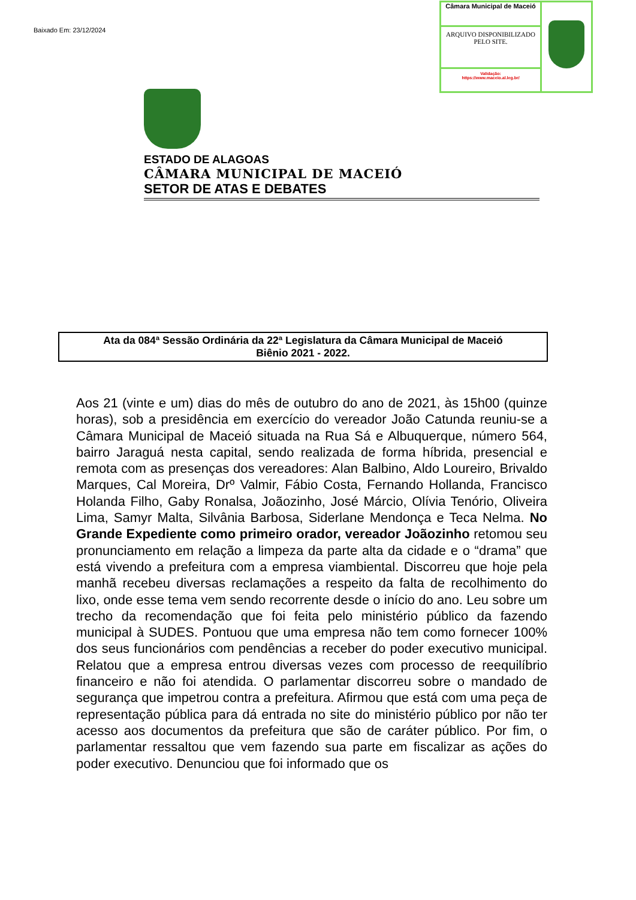Baixado Em: 23/12/2024
Câmara Municipal de Maceió
ARQUIVO DISPONIBILIZADO PELO SITE.
Validação:
https://www.maceio.al.leg.br/
ESTADO DE ALAGOAS
CÂMARA MUNICIPAL DE MACEIÓ
SETOR DE ATAS E DEBATES
Ata da 084ª Sessão Ordinária da 22ª Legislatura da Câmara Municipal de Maceió
Biênio 2021 - 2022.
Aos 21 (vinte e um) dias do mês de outubro do ano de 2021, às 15h00 (quinze horas), sob a presidência em exercício do vereador João Catunda reuniu-se a Câmara Municipal de Maceió situada na Rua Sá e Albuquerque, número 564, bairro Jaraguá nesta capital, sendo realizada de forma híbrida, presencial e remota com as presenças dos vereadores: Alan Balbino, Aldo Loureiro, Brivaldo Marques, Cal Moreira, Drº Valmir, Fábio Costa, Fernando Hollanda, Francisco Holanda Filho, Gaby Ronalsa, Joãozinho, José Márcio, Olívia Tenório, Oliveira Lima, Samyr Malta, Silvânia Barbosa, Siderlane Mendonça e Teca Nelma. No Grande Expediente como primeiro orador, vereador Joãozinho retomou seu pronunciamento em relação a limpeza da parte alta da cidade e o “drama” que está vivendo a prefeitura com a empresa viambiental. Discorreu que hoje pela manhã recebeu diversas reclamações a respeito da falta de recolhimento do lixo, onde esse tema vem sendo recorrente desde o início do ano. Leu sobre um trecho da recomendação que foi feita pelo ministério público da fazendo municipal à SUDES. Pontuou que uma empresa não tem como fornecer 100% dos seus funcionários com pendências a receber do poder executivo municipal. Relatou que a empresa entrou diversas vezes com processo de reequilíbrio financeiro e não foi atendida. O parlamentar discorreu sobre o mandado de segurança que impetrou contra a prefeitura. Afirmou que está com uma peça de representação pública para dá entrada no site do ministério público por não ter acesso aos documentos da prefeitura que são de caráter público. Por fim, o parlamentar ressaltou que vem fazendo sua parte em fiscalizar as ações do poder executivo. Denunciou que foi informado que os